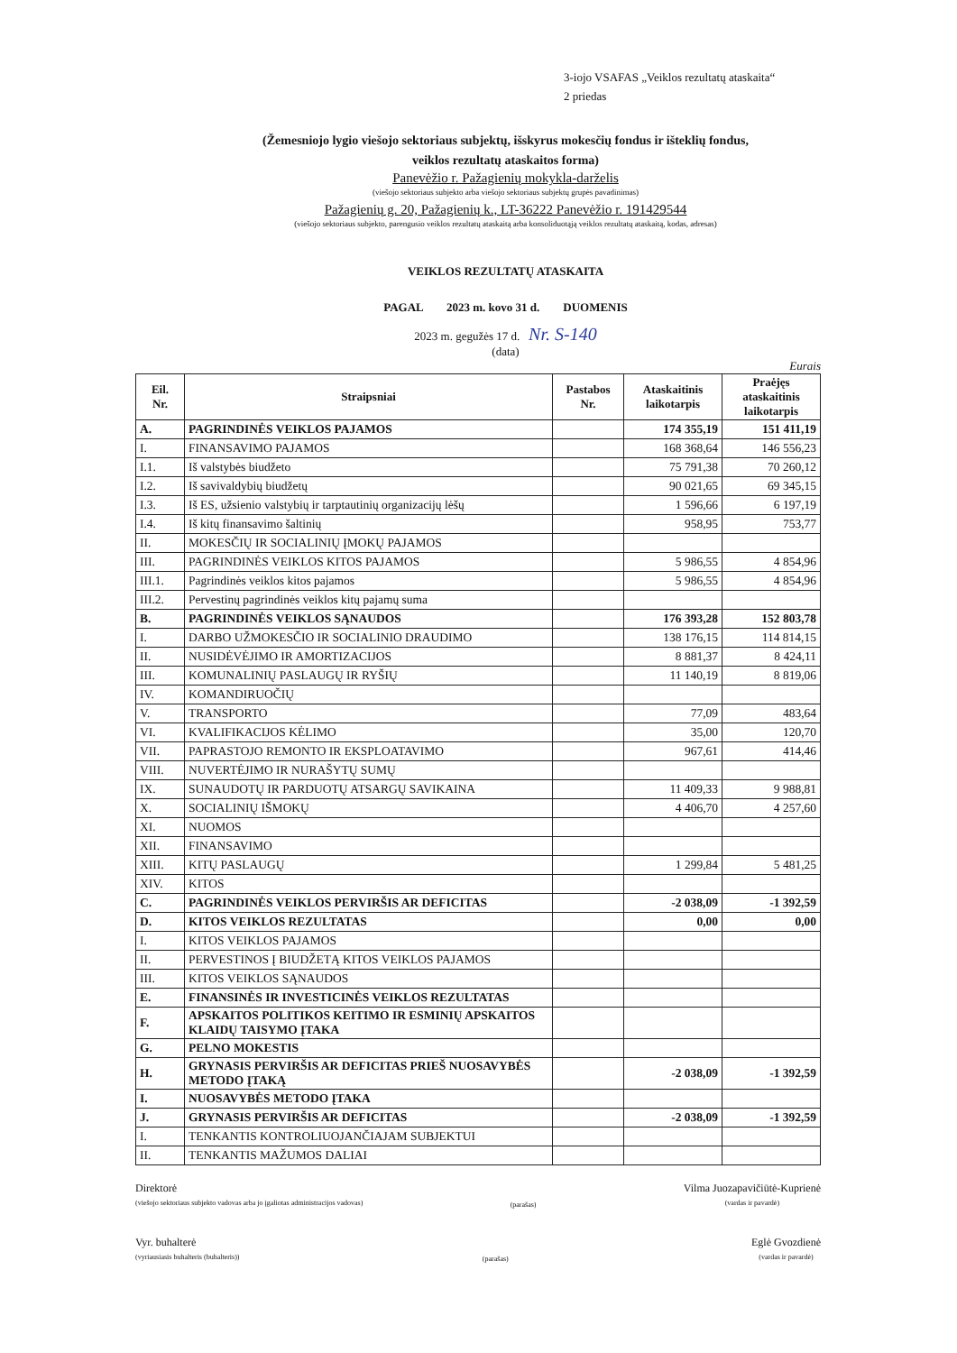3-iojo VSAFAS „Veiklos rezultatų ataskaita“
2 priedas
(Žemesniojo lygio viešojo sektoriaus subjektų, išskyrus mokesčių fondus ir išteklių fondus,
veiklos rezultatų ataskaitos forma)
Panevėžio r. Pažagienių mokykla-darželis
(viešojo sektoriaus subjekto arba viešojo sektoriaus subjektų grupės pavadinimas)
Pažagienių g. 20, Pažagienių k., LT-36222 Panevėžio r. 191429544
(viešojo sektoriaus subjekto, parengusio veiklos rezultatų ataskaitą arba konsoliduotąją veiklos rezultatų ataskaitą, kodas, adresas)
VEIKLOS REZULTATŲ ATASKAITA
PAGAL 2023 m. kovo 31 d. DUOMENIS
2023 m. gegužės 17 d. Nr. S-140
(data)
Eurais
| Eil. Nr. | Straipsniai | Pastabos Nr. | Ataskaitinis laikotarpis | Praėjęs ataskaitinis laikotarpis |
| --- | --- | --- | --- | --- |
| A. | PAGRINDINĖS VEIKLOS PAJAMOS | | 174 355,19 | 151 411,19 |
| I. | FINANSAVIMO PAJAMOS | | 168 368,64 | 146 556,23 |
| I.1. | Iš valstybės biudžeto | | 75 791,38 | 70 260,12 |
| I.2. | Iš savivaldybių biudžetų | | 90 021,65 | 69 345,15 |
| I.3. | Iš ES, užsienio valstybių ir tarptautinių organizacijų lėšų | | 1 596,66 | 6 197,19 |
| I.4. | Iš kitų finansavimo šaltinių | | 958,95 | 753,77 |
| II. | MOKESČIŲ IR SOCIALINIŲ ĮMOKŲ PAJAMOS | | | |
| III. | PAGRINDINĖS VEIKLOS KITOS PAJAMOS | | 5 986,55 | 4 854,96 |
| III.1. | Pagrindinės veiklos kitos pajamos | | 5 986,55 | 4 854,96 |
| III.2. | Pervestinų pagrindinės veiklos kitų pajamų suma | | | |
| B. | PAGRINDINĖS VEIKLOS SĄNAUDOS | | 176 393,28 | 152 803,78 |
| I. | DARBO UŽMOKESČIO IR SOCIALINIO DRAUDIMO | | 138 176,15 | 114 814,15 |
| II. | NUSIDĖVĖJIMO IR AMORTIZACIJOS | | 8 881,37 | 8 424,11 |
| III. | KOMUNALINIŲ PASLAUGŲ IR RYŠIŲ | | 11 140,19 | 8 819,06 |
| IV. | KOMANDIRUOČIŲ | | | |
| V. | TRANSPORTO | | 77,09 | 483,64 |
| VI. | KVALIFIKACIJOS KĖLIMO | | 35,00 | 120,70 |
| VII. | PAPRASTOJO REMONTO IR EKSPLOATAVIMO | | 967,61 | 414,46 |
| VIII. | NUVERTĖJIMO IR NURAŠYTŲ SUMŲ | | | |
| IX. | SUNAUDOTŲ IR PARDUOTŲ ATSARGŲ SAVIKAINA | | 11 409,33 | 9 988,81 |
| X. | SOCIALINIŲ IŠMOKŲ | | 4 406,70 | 4 257,60 |
| XI. | NUOMOS | | | |
| XII. | FINANSAVIMO | | | |
| XIII. | KITŲ PASLAUGŲ | | 1 299,84 | 5 481,25 |
| XIV. | KITOS | | | |
| C. | PAGRINDINĖS VEIKLOS PERVIRŠIS AR DEFICITAS | | -2 038,09 | -1 392,59 |
| D. | KITOS VEIKLOS REZULTATAS | | 0,00 | 0,00 |
| I. | KITOS VEIKLOS PAJAMOS | | | |
| II. | PERVESTINOS Į BIUDŽETĄ KITOS VEIKLOS PAJAMOS | | | |
| III. | KITOS VEIKLOS SĄNAUDOS | | | |
| E. | FINANSINĖS IR INVESTICINĖS VEIKLOS REZULTATAS | | | |
| F. | APSKAITOS POLITIKOS KEITIMO IR ESMINIŲ APSKAITOS KLAIDŲ TAISYMO ĮTAKA | | | |
| G. | PELNO MOKESTIS | | | |
| H. | GRYNASIS PERVIRŠIS AR DEFICITAS PRIEŠ NUOSAVYBĖS METODO ĮTAKĄ | | -2 038,09 | -1 392,59 |
| I. | NUOSAVYBĖS METODO ĮTAKA | | | |
| J. | GRYNASIS PERVIRŠIS AR DEFICITAS | | -2 038,09 | -1 392,59 |
| I. | TENKANTIS KONTROLIUOJANČIAJAM SUBJEKTUI | | | |
| II. | TENKANTIS MAŽUMOS DALIAI | | | |
Direktorė
(viešojo sektoriaus subjekto vadovas arba jo įgaliotas administracijos vadovas)
(parašas)
Vilma Juozapavičiūtė-Kuprienė
(vardas ir pavardė)
Vyr. buhalterė
(vyriausiasis buhalteris (buhalteris))
(parašas)
Eglė Gvozdienė
(vardas ir pavardė)